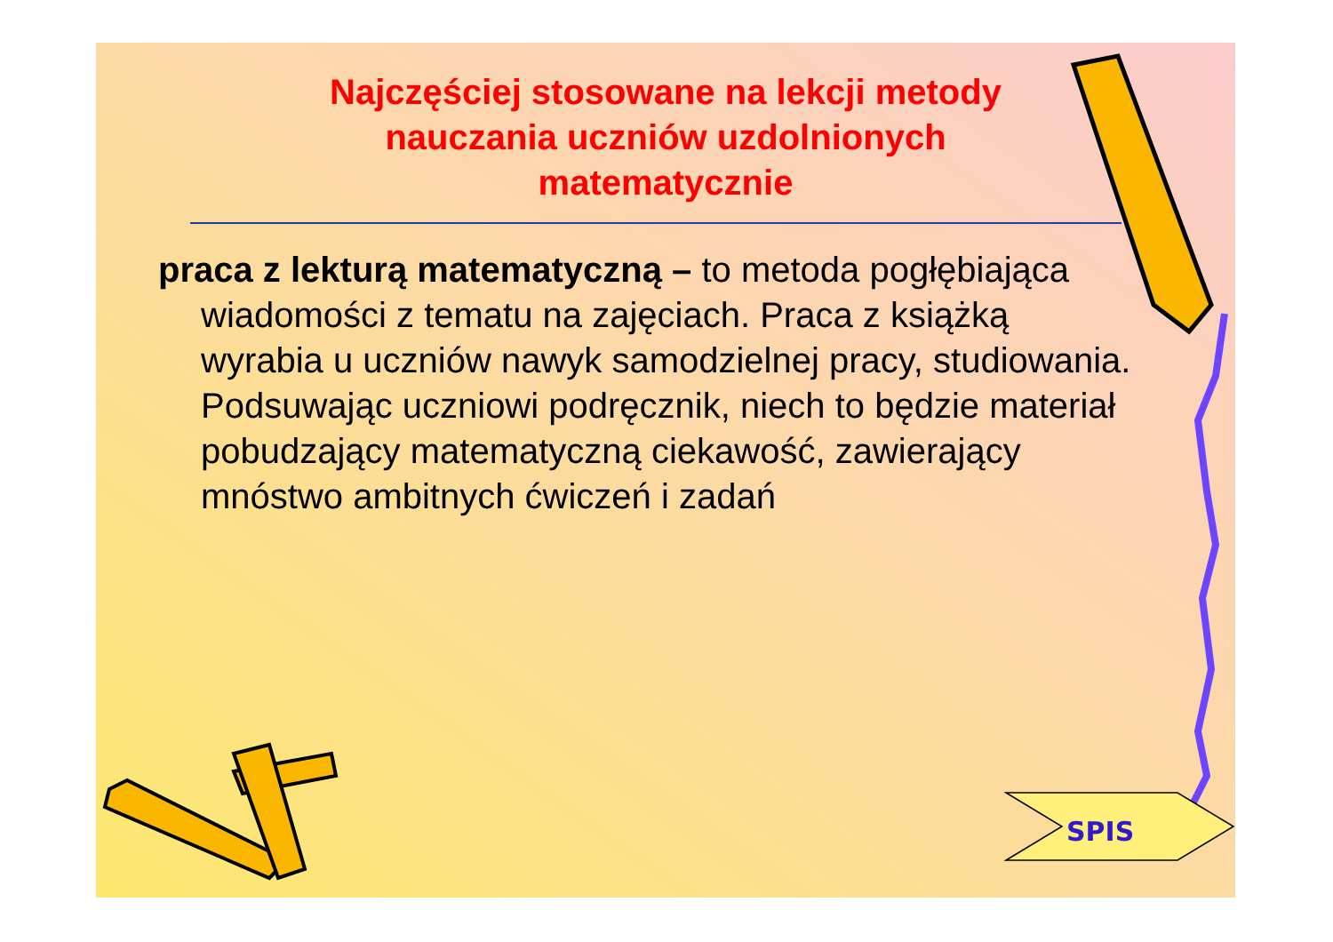Najczęściej stosowane na lekcji metody nauczania uczniów uzdolnionych matematycznie
praca z lekturą matematyczną – to metoda pogłębiająca wiadomości z tematu na zajęciach. Praca z książką wyrabia u uczniów nawyk samodzielnej pracy, studiowania. Podsuwając uczniowi podręcznik, niech to będzie materiał pobudzający matematyczną ciekawość, zawierający mnóstwo ambitnych ćwiczeń i zadań
SPIS